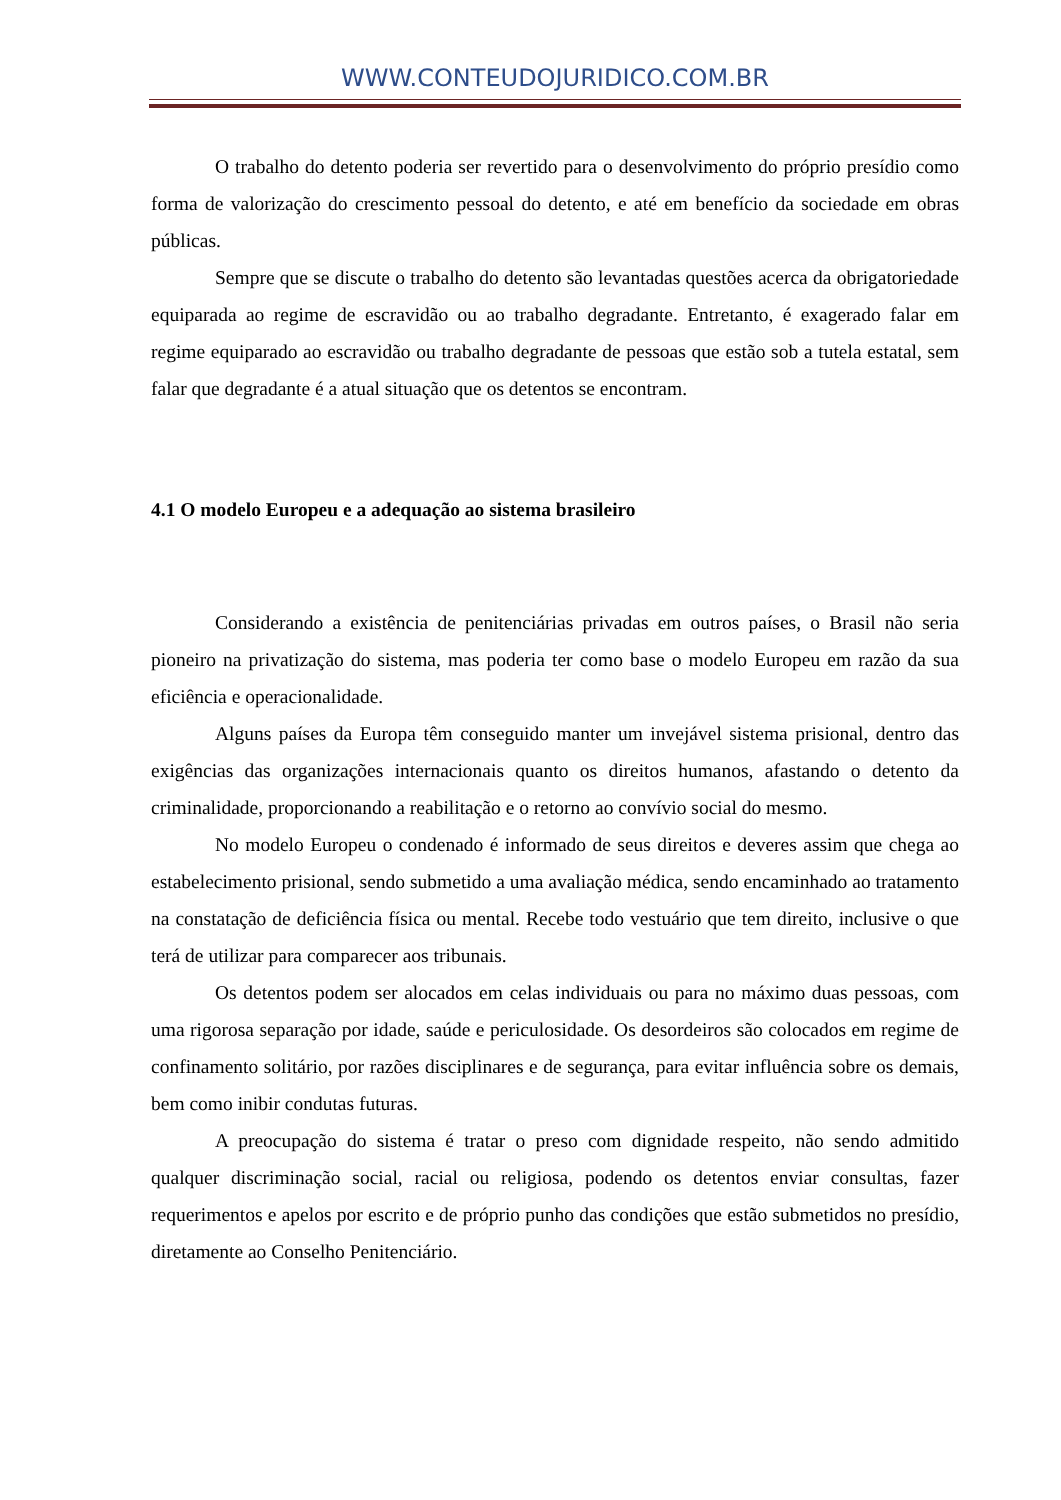WWW.CONTEUDOJURIDICO.COM.BR
O trabalho do detento poderia ser revertido para o desenvolvimento do próprio presídio como forma de valorização do crescimento pessoal do detento, e até em benefício da sociedade em obras públicas.
Sempre que se discute o trabalho do detento são levantadas questões acerca da obrigatoriedade equiparada ao regime de escravidão ou ao trabalho degradante. Entretanto, é exagerado falar em regime equiparado ao escravidão ou trabalho degradante de pessoas que estão sob a tutela estatal, sem falar que degradante é a atual situação que os detentos se encontram.
4.1 O modelo Europeu e a adequação ao sistema brasileiro
Considerando a existência de penitenciárias privadas em outros países, o Brasil não seria pioneiro na privatização do sistema, mas poderia ter como base o modelo Europeu em razão da sua eficiência e operacionalidade.
Alguns países da Europa têm conseguido manter um invejável sistema prisional, dentro das exigências das organizações internacionais quanto os direitos humanos, afastando o detento da criminalidade, proporcionando a reabilitação e o retorno ao convívio social do mesmo.
No modelo Europeu o condenado é informado de seus direitos e deveres assim que chega ao estabelecimento prisional, sendo submetido a uma avaliação médica, sendo encaminhado ao tratamento na constatação de deficiência física ou mental. Recebe todo vestuário que tem direito, inclusive o que terá de utilizar para comparecer aos tribunais.
Os detentos podem ser alocados em celas individuais ou para no máximo duas pessoas, com uma rigorosa separação por idade, saúde e periculosidade. Os desordeiros são colocados em regime de confinamento solitário, por razões disciplinares e de segurança, para evitar influência sobre os demais, bem como inibir condutas futuras.
A preocupação do sistema é tratar o preso com dignidade respeito, não sendo admitido qualquer discriminação social, racial ou religiosa, podendo os detentos enviar consultas, fazer requerimentos e apelos por escrito e de próprio punho das condições que estão submetidos no presídio, diretamente ao Conselho Penitenciário.